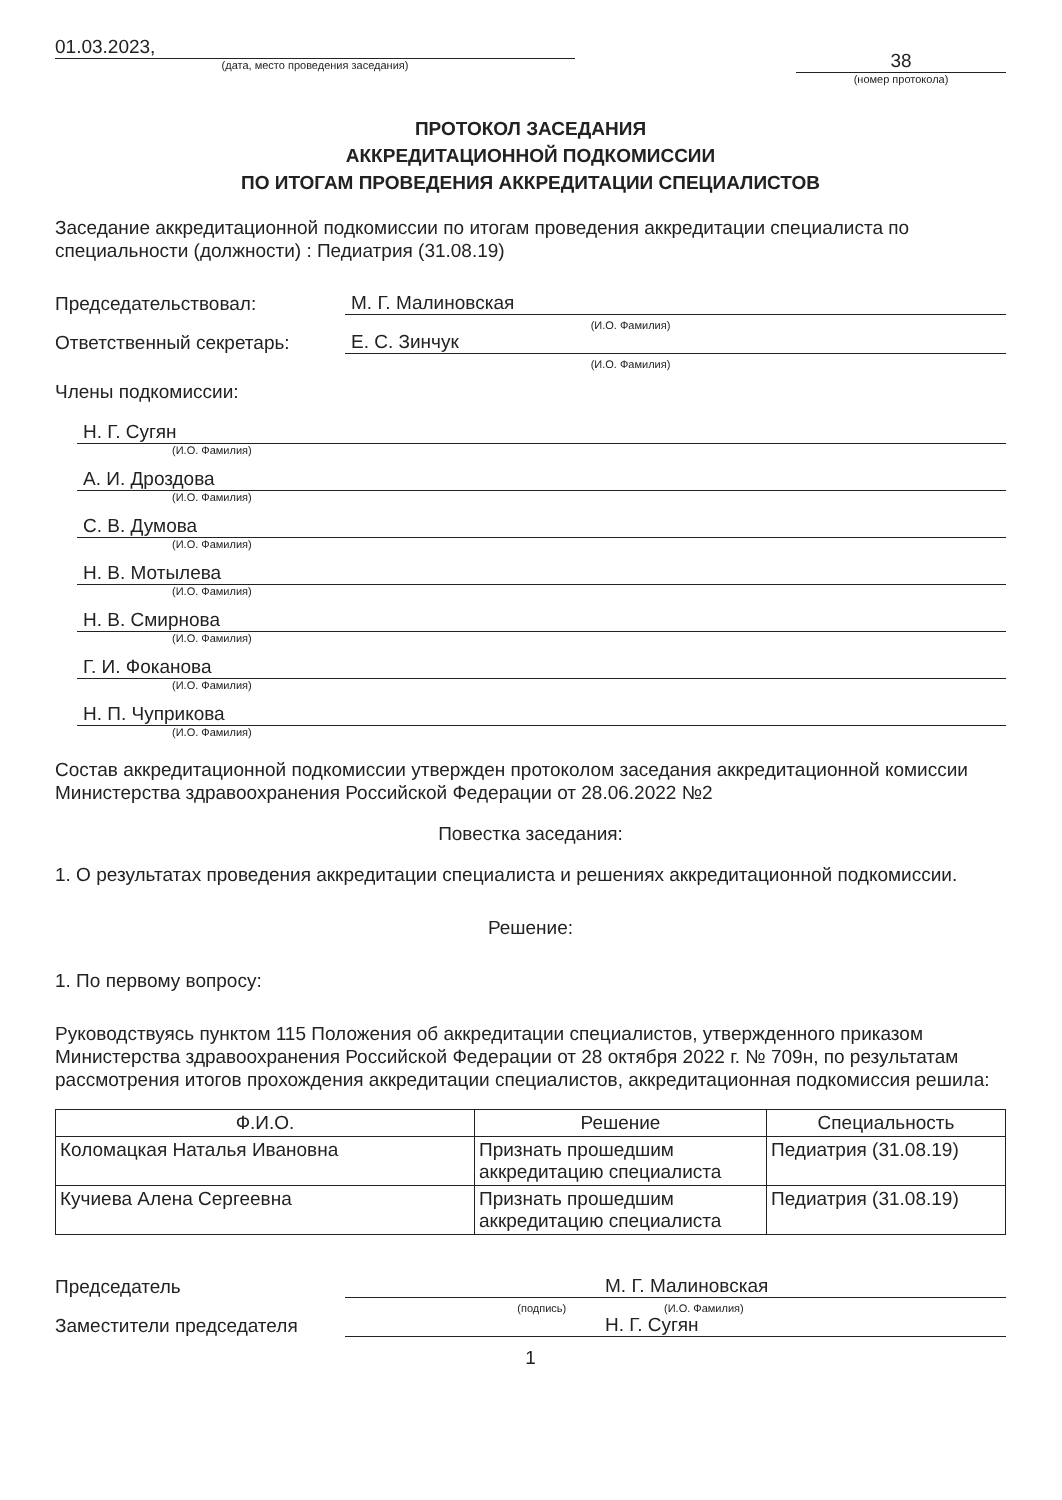01.03.2023,
(дата, место проведения заседания)
38
(номер протокола)
ПРОТОКОЛ ЗАСЕДАНИЯ
АККРЕДИТАЦИОННОЙ ПОДКОМИССИИ
ПО ИТОГАМ ПРОВЕДЕНИЯ АККРЕДИТАЦИИ СПЕЦИАЛИСТОВ
Заседание аккредитационной подкомиссии по итогам проведения аккредитации специалиста по специальности (должности) : Педиатрия (31.08.19)
Председательствовал: М. Г. Малиновская
(И.О. Фамилия)
Ответственный секретарь: Е. С. Зинчук
(И.О. Фамилия)
Члены подкомиссии:
Н. Г. Сугян
(И.О. Фамилия)
А. И. Дроздова
(И.О. Фамилия)
С. В. Думова
(И.О. Фамилия)
Н. В. Мотылева
(И.О. Фамилия)
Н. В. Смирнова
(И.О. Фамилия)
Г. И. Фоканова
(И.О. Фамилия)
Н. П. Чуприкова
(И.О. Фамилия)
Состав аккредитационной подкомиссии утвержден протоколом заседания аккредитационной комиссии Министерства здравоохранения Российской Федерации от 28.06.2022 №2
Повестка заседания:
1. О результатах проведения аккредитации специалиста и решениях аккредитационной подкомиссии.
Решение:
1. По первому вопросу:
Руководствуясь пунктом 115 Положения об аккредитации специалистов, утвержденного приказом Министерства здравоохранения Российской Федерации от 28 октября 2022 г. № 709н, по результатам рассмотрения итогов прохождения аккредитации специалистов, аккредитационная подкомиссия решила:
| Ф.И.О. | Решение | Специальность |
| --- | --- | --- |
| Коломацкая Наталья Ивановна | Признать прошедшим аккредитацию специалиста | Педиатрия (31.08.19) |
| Кучиева Алена Сергеевна | Признать прошедшим аккредитацию специалиста | Педиатрия (31.08.19) |
Председатель М. Г. Малиновская
(подпись) (И.О. Фамилия)
Заместители председателя Н. Г. Сугян
1